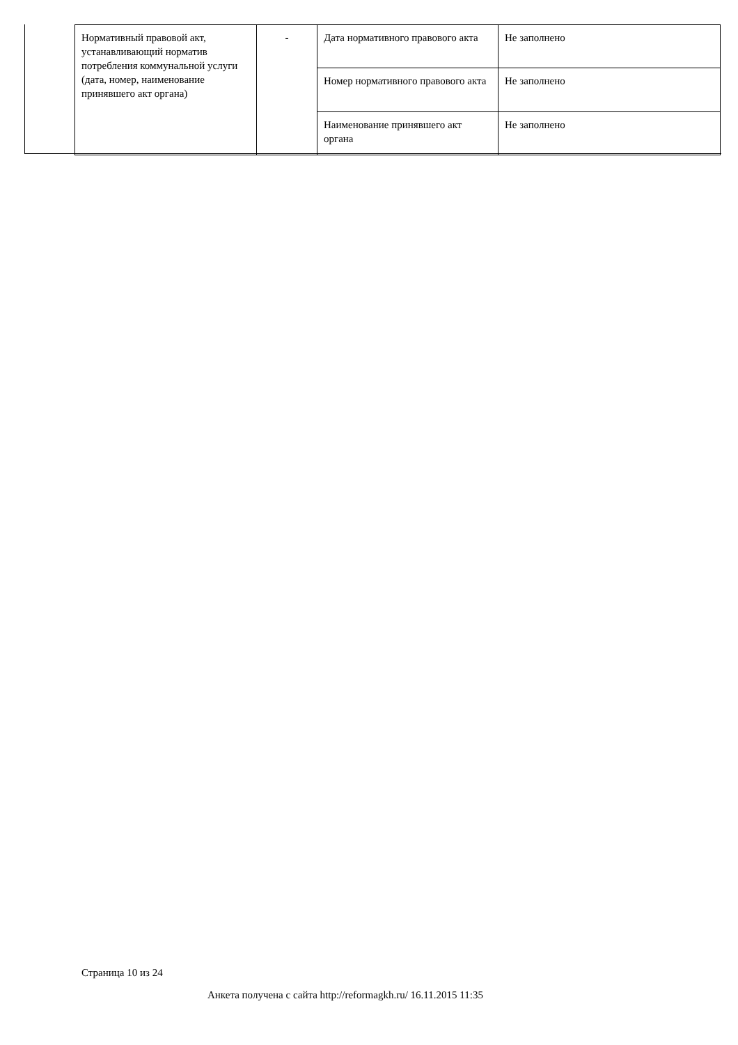| Нормативный правовой акт, устанавливающий норматив потребления коммунальной услуги (дата, номер, наименование принявшего акт органа) | - | Дата нормативного правового акта | Не заполнено |
| | | Номер нормативного правового акта | Не заполнено |
| | | Наименование принявшего акт органа | Не заполнено |
Страница 10 из 24
Анкета получена с сайта http://reformagkh.ru/ 16.11.2015 11:35